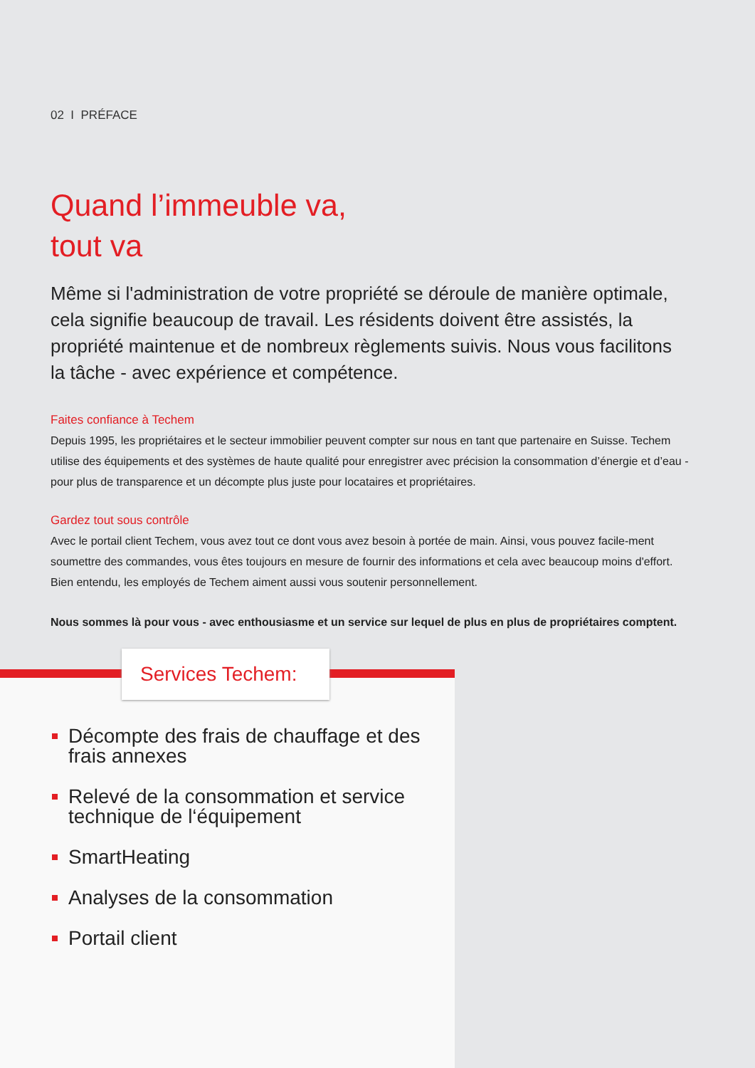02 I PRÉFACE
Quand l’immeuble va,
tout va
Même si l'administration de votre propriété se déroule de manière optimale, cela signifie beaucoup de travail. Les résidents doivent être assistés, la propriété maintenue et de nombreux règlements suivis. Nous vous facilitons la tâche - avec expérience et compétence.
Faites confiance à Techem
Depuis 1995, les propriétaires et le secteur immobilier peuvent compter sur nous en tant que partenaire en Suisse. Techem utilise des équipements et des systèmes de haute qualité pour enregistrer avec précision la consommation d’énergie et d’eau - pour plus de transparence et un décompte plus juste pour locataires et propriétaires.
Gardez tout sous contrôle
Avec le portail client Techem, vous avez tout ce dont vous avez besoin à portée de main. Ainsi, vous pouvez facile-ment soumettre des commandes, vous êtes toujours en mesure de fournir des informations et cela avec beaucoup moins d'effort. Bien entendu, les employés de Techem aiment aussi vous soutenir personnellement.
Nous sommes là pour vous - avec enthousiasme et un service sur lequel de plus en plus de propriétaires comptent.
Services Techem:
Décompte des frais de chauffage et des frais annexes
Relevé de la consommation et service technique de l‘équipement
SmartHeating
Analyses de la consommation
Portail client